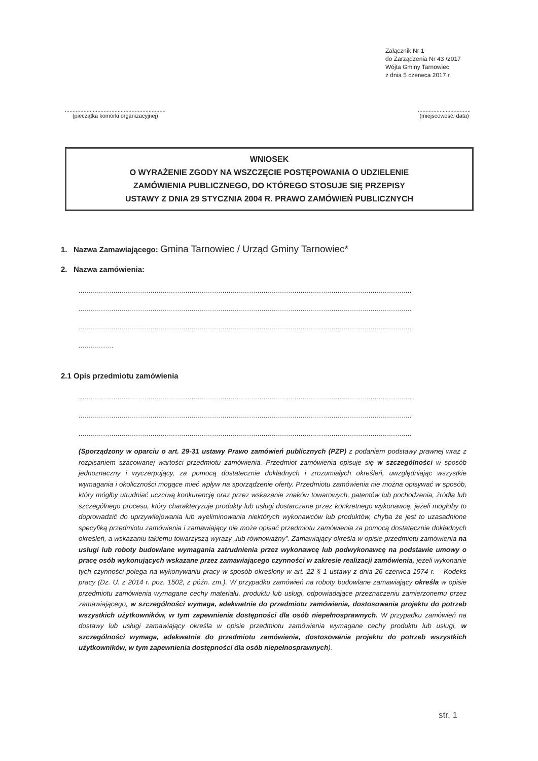Załącznik Nr 1
do Zarządzenia Nr 43 /2017
Wójta Gminy Tarnowiec
z dnia 5 czerwca 2017 r.
.................................................................
(pieczątka komórki organizacyjnej)
..................................
(miejscowość, data)
WNIOSEK
O WYRAŻENIE ZGODY NA WSZCZĘCIE POSTĘPOWANIA O UDZIELENIE
ZAMÓWIENIA PUBLICZNEGO, DO KTÓREGO STOSUJE SIĘ PRZEPISY
USTAWY Z DNIA 29 STYCZNIA 2004 R. PRAWO ZAMÓWIEŃ PUBLICZNYCH
1. Nazwa Zamawiającego: Gmina Tarnowiec / Urząd Gminy Tarnowiec*
2. Nazwa zamówienia:
..................................................................................................................................................................
..................................................................................................................................................................
..................................................................................................................................................................
.................
2.1 Opis przedmiotu zamówienia
..................................................................................................................................................................
..................................................................................................................................................................
..................................................................................................................................................................
(Sporządzony w oparciu o art. 29-31 ustawy Prawo zamówień publicznych (PZP) z podaniem podstawy prawnej wraz z rozpisaniem szacowanej wartości przedmiotu zamówienia. Przedmiot zamówienia opisuje się w szczególności w sposób jednoznaczny i wyczerpujący, za pomocą dostatecznie dokładnych i zrozumiałych określeń, uwzględniając wszystkie wymagania i okoliczności mogące mieć wpływ na sporządzenie oferty. Przedmiotu zamówienia nie można opisywać w sposób, który mógłby utrudniać uczciwą konkurencję oraz przez wskazanie znaków towarowych, patentów lub pochodzenia, źródła lub szczególnego procesu, który charakteryzuje produkty lub usługi dostarczane przez konkretnego wykonawcę, jeżeli mogłoby to doprowadzić do uprzywilejowania lub wyeliminowania niektórych wykonawców lub produktów, chyba że jest to uzasadnione specyfiką przedmiotu zamówienia i zamawiający nie może opisać przedmiotu zamówienia za pomocą dostatecznie dokładnych określeń, a wskazaniu takiemu towarzyszą wyrazy „lub równoważny”. Zamawiający określa w opisie przedmiotu zamówienia na usługi lub roboty budowlane wymagania zatrudnienia przez wykonawcę lub podwykonawcę na podstawie umowy o pracę osób wykonujących wskazane przez zamawiającego czynności w zakresie realizacji zamówienia, jeżeli wykonanie tych czynności polega na wykonywaniu pracy w sposób określony w art. 22 § 1 ustawy z dnia 26 czerwca 1974 r. – Kodeks pracy (Dz. U. z 2014 r. poz. 1502, z późn. zm.). W przypadku zamówień na roboty budowlane zamawiający określa w opisie przedmiotu zamówienia wymagane cechy materiału, produktu lub usługi, odpowiadające przeznaczeniu zamierzonemu przez zamawiającego, w szczególności wymaga, adekwatnie do przedmiotu zamówienia, dostosowania projektu do potrzeb wszystkich użytkowników, w tym zapewnienia dostępności dla osób niepełnosprawnych. W przypadku zamówień na dostawy lub usługi zamawiający określa w opisie przedmiotu zamówienia wymagane cechy produktu lub usługi, w szczególności wymaga, adekwatnie do przedmiotu zamówienia, dostosowania projektu do potrzeb wszystkich użytkowników, w tym zapewnienia dostępności dla osób niepełnosprawnych).
str. 1